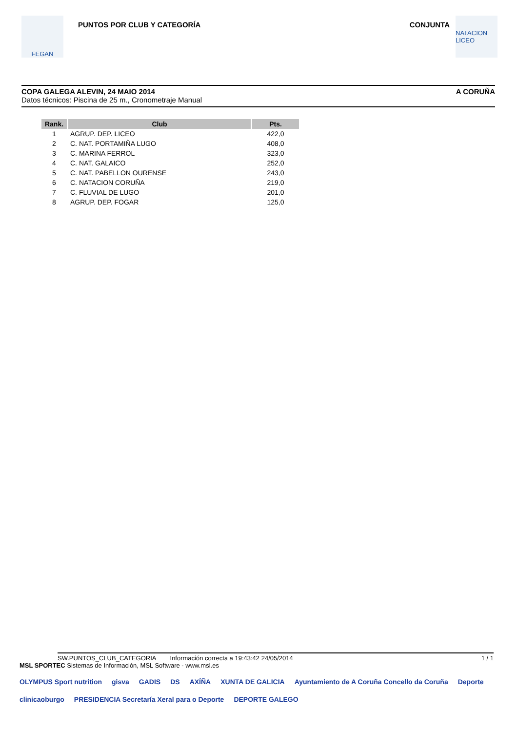FEGAN
PUNTOS POR CLUB Y CATEGORÍA CONJUNTA
NATACION LICEO
COPA GALEGA ALEVIN, 24 MAIO 2014 A CORUÑA
Datos técnicos: Piscina de 25 m., Cronometraje Manual
| Rank. | Club | Pts. |
| --- | --- | --- |
| 1 | AGRUP. DEP. LICEO | 422,0 |
| 2 | C. NAT. PORTAMIÑA LUGO | 408,0 |
| 3 | C. MARINA FERROL | 323,0 |
| 4 | C. NAT. GALAICO | 252,0 |
| 5 | C. NAT. PABELLON OURENSE | 243,0 |
| 6 | C. NATACION CORUÑA | 219,0 |
| 7 | C. FLUVIAL DE LUGO | 201,0 |
| 8 | AGRUP. DEP. FOGAR | 125,0 |
SW.PUNTOS_CLUB_CATEGORIA Información correcta a 19:43:42 24/05/2014 1 / 1
MSL SPORTEC Sistemas de Información, MSL Software - www.msl.es
OLYMPUS Sport nutrition gisva GADIS DS AXÍÑA XUNTA DE GALICIA Ayuntamiento de A Coruña Concello da Coruña Deporte clinicaoburgo PRESIDENCIA Secretaría Xeral para o Deporte DEPORTE GALEGO